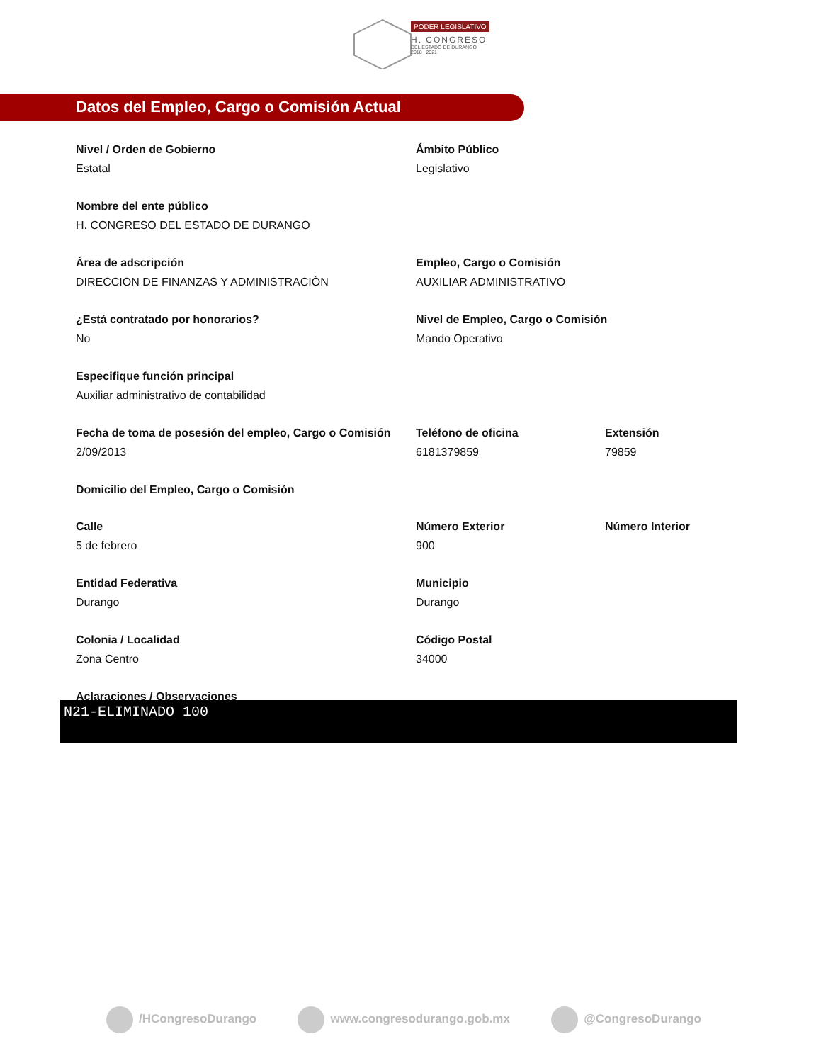PODER LEGISLATIVO
H. CONGRESO
DEL ESTADO DE DURANGO
2018 2021
Datos del Empleo, Cargo o Comisión Actual
Nivel / Orden de Gobierno
Estatal
Ámbito Público
Legislativo
Nombre del ente público
H. CONGRESO DEL ESTADO DE DURANGO
Área de adscripción
DIRECCION DE FINANZAS Y ADMINISTRACIÓN
Empleo, Cargo o Comisión
AUXILIAR ADMINISTRATIVO
¿Está contratado por honorarios?
No
Nivel de Empleo, Cargo o Comisión
Mando Operativo
Especifique función principal
Auxiliar administrativo de contabilidad
Fecha de toma de posesión del empleo, Cargo o Comisión
2/09/2013
Teléfono de oficina
6181379859
Extensión
79859
Domicilio del Empleo, Cargo o Comisión
Calle
5 de febrero
Número Exterior
900
Número Interior
Entidad Federativa
Durango
Municipio
Durango
Colonia / Localidad
Zona Centro
Código Postal
34000
Aclaraciones / Observaciones
N21-ELIMINADO 100
/HCongresoDurango www.congresodurango.gob.mx @CongresoDurango